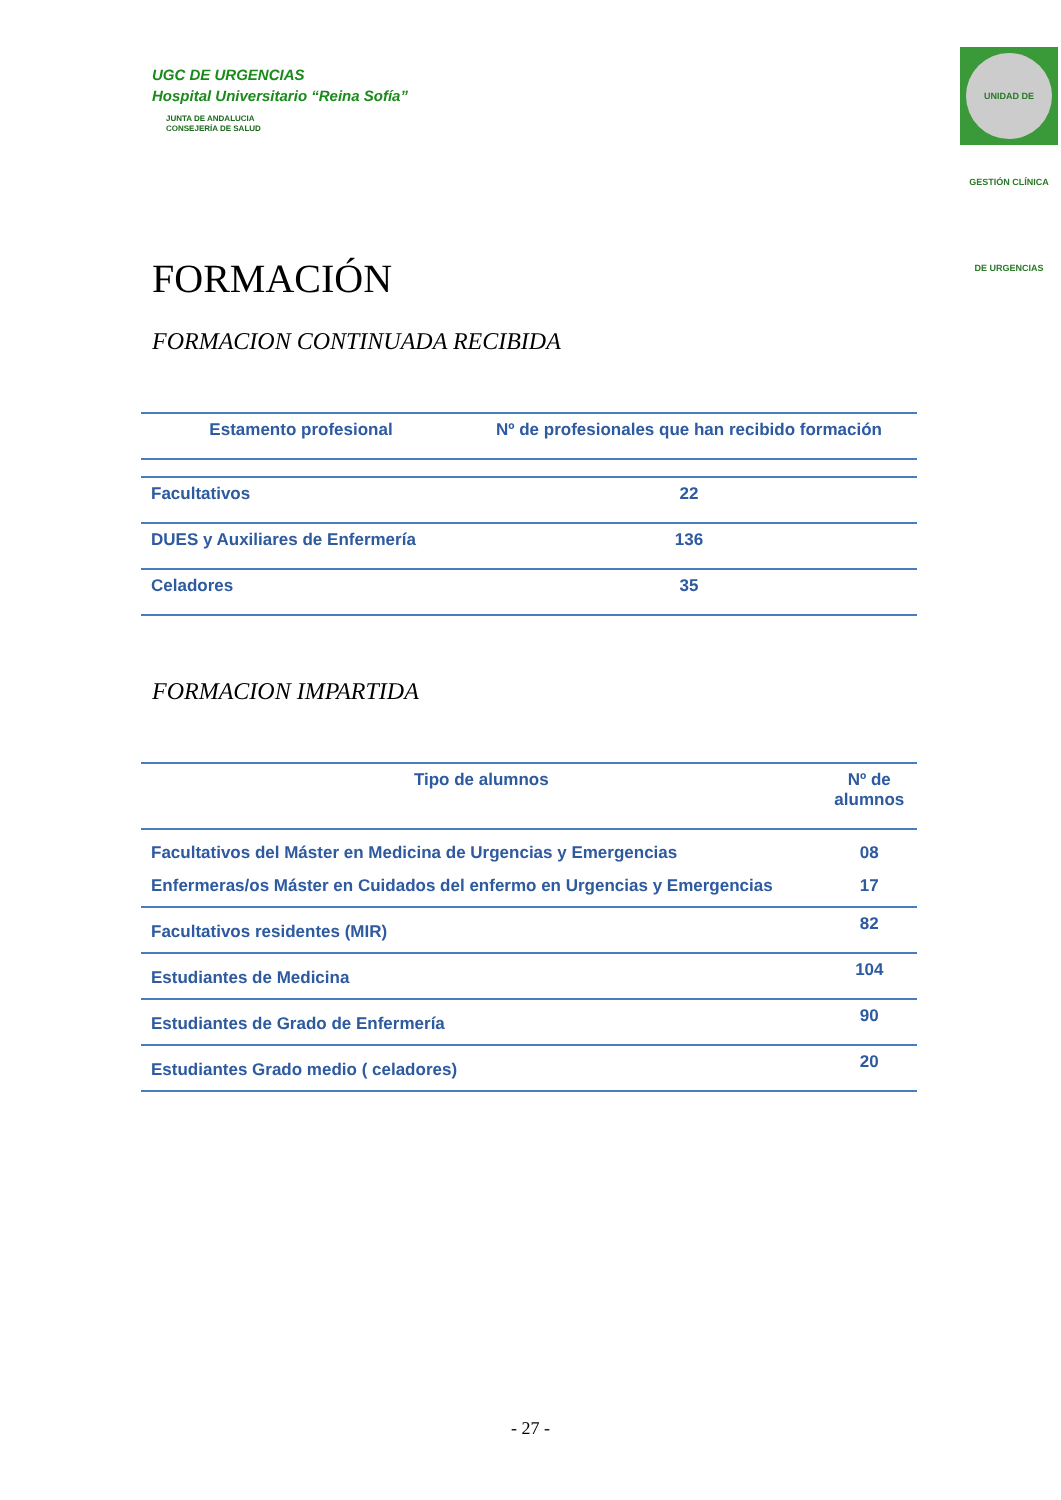UGC DE URGENCIAS
Hospital Universitario “Reina Sofía”
JUNTA DE ANDALUCIA
CONSEJERÍA DE SALUD
UNIDAD DE GESTIÓN CLÍNICA DE URGENCIAS
FORMACIÓN
FORMACION CONTINUADA RECIBIDA
| Estamento profesional | Nº de profesionales que han recibido formación |
| --- | --- |
| Facultativos | 22 |
| DUES y Auxiliares de Enfermería | 136 |
| Celadores | 35 |
FORMACION IMPARTIDA
| Tipo de alumnos | Nº de alumnos |
| --- | --- |
| Facultativos del Máster en Medicina de Urgencias y Emergencias Enfermeras/os Máster en Cuidados del enfermo en Urgencias y Emergencias | 08 17 |
| Facultativos residentes (MIR) | 82 |
| Estudiantes de Medicina | 104 |
| Estudiantes de Grado de Enfermería | 90 |
| Estudiantes Grado medio ( celadores) | 20 |
- 27 -